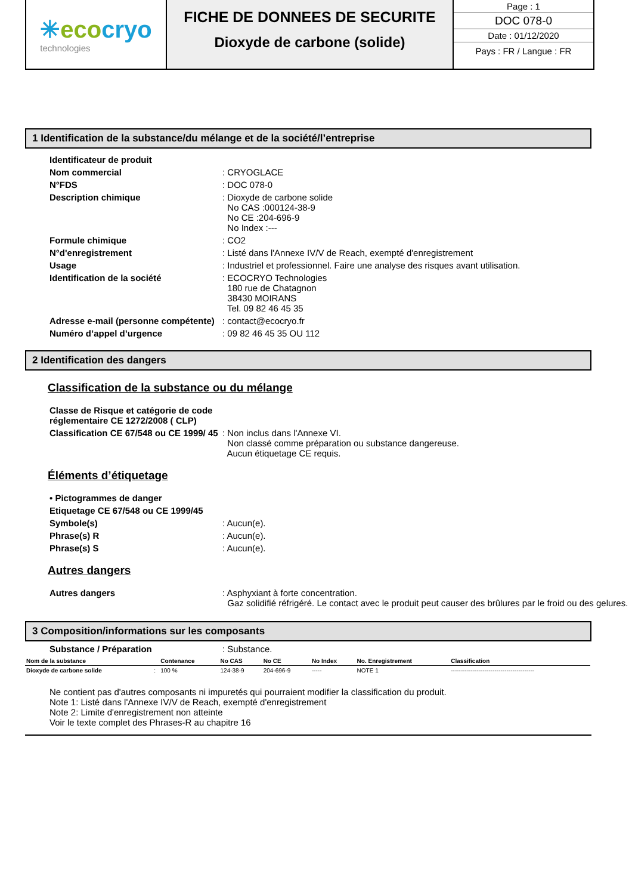✳eco cryo
technologies
FICHE DE DONNEES DE SECURITE
Dioxyde de carbone (solide)
Page : 1
DOC 078-0
Date : 01/12/2020
Pays : FR / Langue : FR
1 Identification de la substance/du mélange et de la société/l’entreprise
Identificateur de produit
Nom commercial : CRYOGLACE
N°FDS : DOC 078-0
Description chimique : Dioxyde de carbone solide
No CAS :000124-38-9
No CE :204-696-9
No Index :---
Formule chimique : CO2
N°d'enregistrement : Listé dans l'Annexe IV/V de Reach, exempté d'enregistrement
Usage : Industriel et professionnel. Faire une analyse des risques avant utilisation.
Identification de la société : ECOCRYO Technologies
180 rue de Chatagnon
38430 MOIRANS
Tel. 09 82 46 45 35
Adresse e-mail (personne compétente)
: contact@ecocryo.fr
Numéro d’appel d’urgence : 09 82 46 45 35 OU 112
2 Identification des dangers
Classification de la substance ou du mélange
Classe de Risque et catégorie de code réglementaire CE 1272/2008 ( CLP)
Classification CE 67/548 ou CE 1999/ 45
: Non inclus dans l'Annexe VI.
Non classé comme préparation ou substance dangereuse.
Aucun étiquetage CE requis.
Éléments d’étiquetage
• Pictogrammes de danger
Etiquetage CE 67/548 ou CE 1999/45
Symbole(s) : Aucun(e).
Phrase(s) R : Aucun(e).
Phrase(s) S : Aucun(e).
Autres dangers
Autres dangers : Asphyxiant à forte concentration.
Gaz solidifié réfrigéré. Le contact avec le produit peut causer des brûlures par le froid ou des gelures.
3 Composition/informations sur les composants
Substance / Préparation : Substance.
| Nom de la substance | | Contenance | No CAS | No CE | No Index | No. Enregistrement | Classification |
| --- | --- | --- | --- | --- | --- | --- | --- |
| Dioxyde de carbone solide | : | 100 % | 124-38-9 | 204-696-9 | ----- | NOTE 1 | ------------------------------------------ |
Ne contient pas d'autres composants ni impuretés qui pourraient modifier la classification du produit.
Note 1: Listé dans l'Annexe IV/V de Reach, exempté d'enregistrement
Note 2: Limite d'enregistrement non atteinte
Voir le texte complet des Phrases-R au chapitre 16